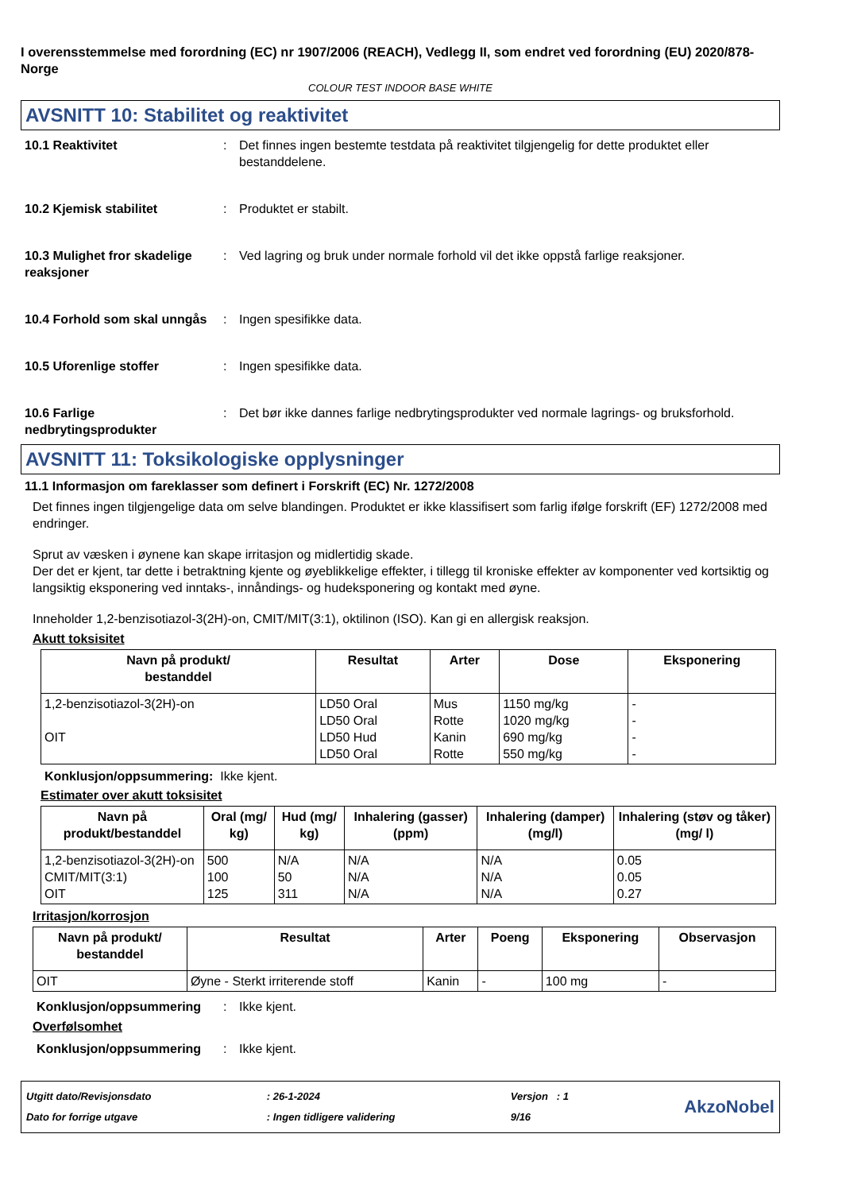I overensstemmelse med forordning (EC) nr 1907/2006 (REACH), Vedlegg II, som endret ved forordning (EU) 2020/878- Norge
COLOUR TEST INDOOR BASE WHITE
AVSNITT 10: Stabilitet og reaktivitet
10.1 Reaktivitet : Det finnes ingen bestemte testdata på reaktivitet tilgjengelig for dette produktet eller bestanddelene.
10.2 Kjemisk stabilitet : Produktet er stabilt.
10.3 Mulighet fror skadelige reaksjoner
: Ved lagring og bruk under normale forhold vil det ikke oppstå farlige reaksjoner.
10.4 Forhold som skal unngås
: Ingen spesifikke data.
10.5 Uforenlige stoffer : Ingen spesifikke data.
10.6 Farlige nedbrytingsprodukter
: Det bør ikke dannes farlige nedbrytingsprodukter ved normale lagrings- og bruksforhold.
AVSNITT 11: Toksikologiske opplysninger
11.1 Informasjon om fareklasser som definert i Forskrift (EC) Nr. 1272/2008
Det finnes ingen tilgjengelige data om selve blandingen. Produktet er ikke klassifisert som farlig ifølge forskrift (EF) 1272/2008 med endringer.
Sprut av væsken i øynene kan skape irritasjon og midlertidig skade.
Der det er kjent, tar dette i betraktning kjente og øyeblikkelige effekter, i tillegg til kroniske effekter av komponenter ved kortsiktig og langsiktig eksponering ved inntaks-, innåndings- og hudeksponering og kontakt med øyne.
Inneholder 1,2-benzisotiazol-3(2H)-on, CMIT/MIT(3:1), oktilinon (ISO). Kan gi en allergisk reaksjon.
Akutt toksisitet
| Navn på produkt/ bestanddel | Resultat | Arter | Dose | Eksponering |
| --- | --- | --- | --- | --- |
| 1,2-benzisotiazol-3(2H)-on OIT | LD50 Oral LD50 Oral LD50 Hud LD50 Oral | Mus Rotte Kanin Rotte | 1150 mg/kg 1020 mg/kg 690 mg/kg 550 mg/kg | - - - - |
Konklusjon/oppsummering: Ikke kjent.
Estimater over akutt toksisitet
| Navn på produkt/bestanddel | Oral (mg/ kg) | Hud (mg/ kg) | Inhalering (gasser) (ppm) | Inhalering (damper) (mg/l) | Inhalering (støv og tåker) (mg/ l) |
| --- | --- | --- | --- | --- | --- |
| 1,2-benzisotiazol-3(2H)-on CMIT/MIT(3:1) OIT | 500 100 125 | N/A 50 311 | N/A N/A N/A | N/A N/A N/A | 0.05 0.05 0.27 |
Irritasjon/korrosjon
| Navn på produkt/ bestanddel | Resultat | Arter | Poeng | Eksponering | Observasjon |
| --- | --- | --- | --- | --- | --- |
| OIT | Øyne - Sterkt irriterende stoff | Kanin | - | 100 mg | - |
Konklusjon/oppsummering : Ikke kjent.
Overfølsomhet
Konklusjon/oppsummering : Ikke kjent.
Utgitt dato/Revisjonsdato
Dato for forrige utgave
: 26-1-2024
: Ingen tidligere validering
Versjon : 1
9/16
AkzoNobel